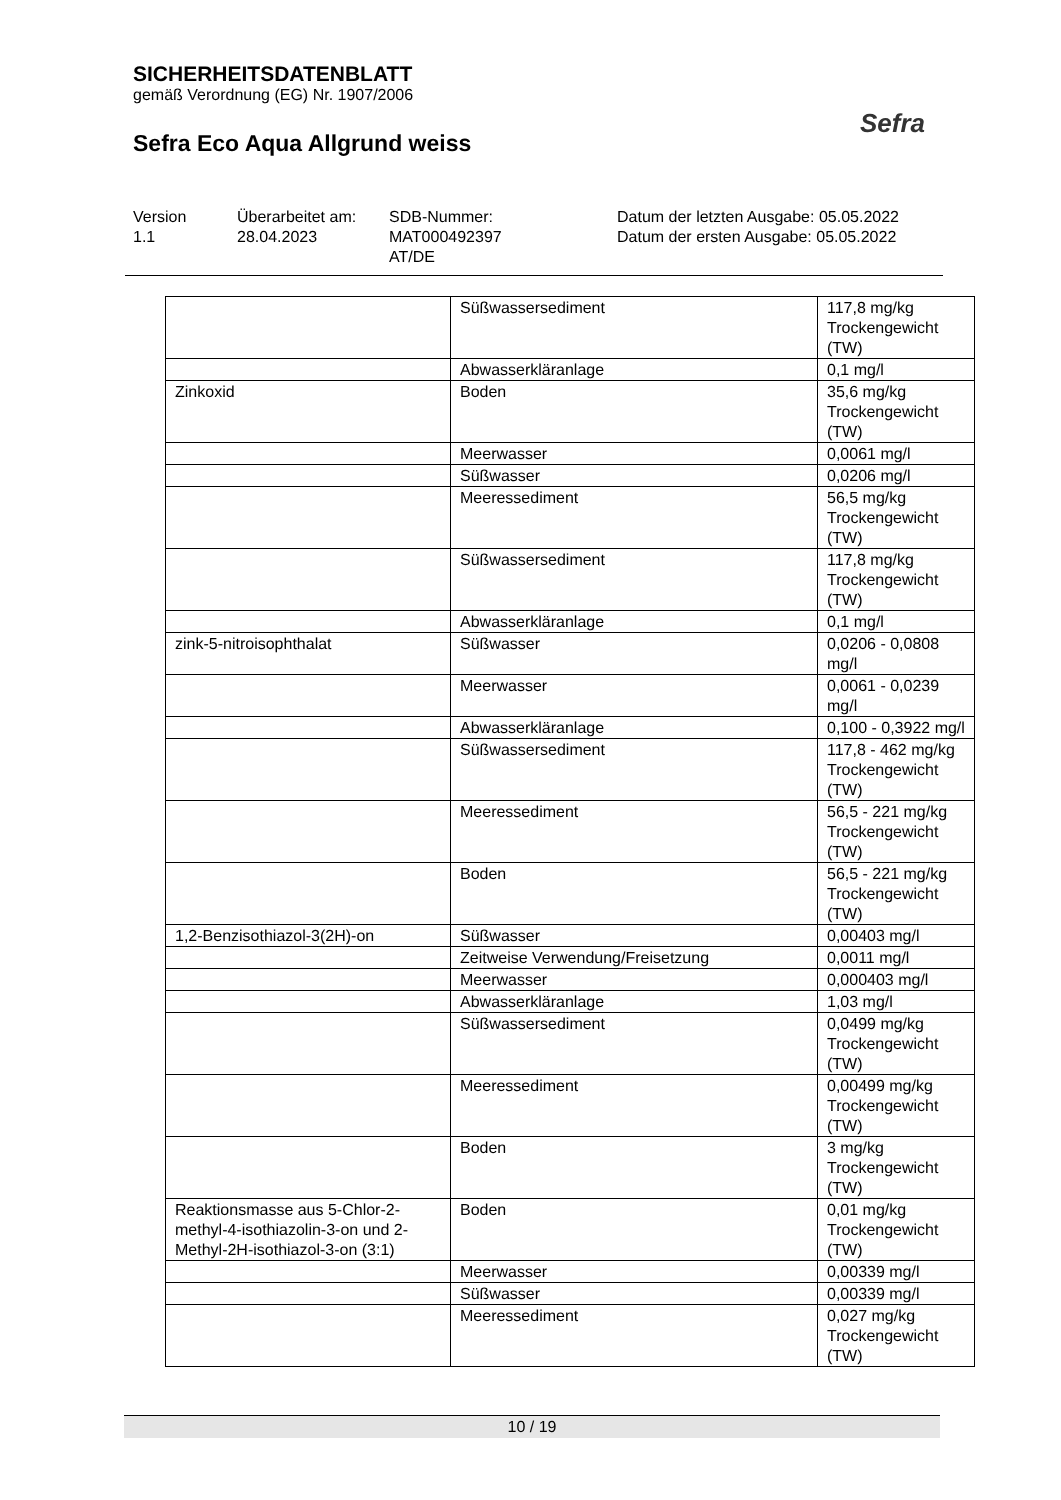SICHERHEITSDATENBLATT
gemäß Verordnung (EG) Nr. 1907/2006
Sefra Eco Aqua Allgrund weiss
Sefra
Version
1.1
Überarbeitet am:
28.04.2023
SDB-Nummer:
MAT000492397
AT/DE
Datum der letzten Ausgabe: 05.05.2022
Datum der ersten Ausgabe: 05.05.2022
| | Süßwassersediment | 117,8 mg/kg Trockengewicht (TW) |
| | Abwasserkläranlage | 0,1 mg/l |
| Zinkoxid | Boden | 35,6 mg/kg Trockengewicht (TW) |
| | Meerwasser | 0,0061 mg/l |
| | Süßwasser | 0,0206 mg/l |
| | Meeressediment | 56,5 mg/kg Trockengewicht (TW) |
| | Süßwassersediment | 117,8 mg/kg Trockengewicht (TW) |
| | Abwasserkläranlage | 0,1 mg/l |
| zink-5-nitroisophthalat | Süßwasser | 0,0206 - 0,0808 mg/l |
| | Meerwasser | 0,0061 - 0,0239 mg/l |
| | Abwasserkläranlage | 0,100 - 0,3922 mg/l |
| | Süßwassersediment | 117,8 - 462 mg/kg Trockengewicht (TW) |
| | Meeressediment | 56,5 - 221 mg/kg Trockengewicht (TW) |
| | Boden | 56,5 - 221 mg/kg Trockengewicht (TW) |
| 1,2-Benzisothiazol-3(2H)-on | Süßwasser | 0,00403 mg/l |
| | Zeitweise Verwendung/Freisetzung | 0,0011 mg/l |
| | Meerwasser | 0,000403 mg/l |
| | Abwasserkläranlage | 1,03 mg/l |
| | Süßwassersediment | 0,0499 mg/kg Trockengewicht (TW) |
| | Meeressediment | 0,00499 mg/kg Trockengewicht (TW) |
| | Boden | 3 mg/kg Trockengewicht (TW) |
| Reaktionsmasse aus 5-Chlor-2-methyl-4-isothiazolin-3-on und 2-Methyl-2H-isothiazol-3-on (3:1) | Boden | 0,01 mg/kg Trockengewicht (TW) |
| | Meerwasser | 0,00339 mg/l |
| | Süßwasser | 0,00339 mg/l |
| | Meeressediment | 0,027 mg/kg Trockengewicht (TW) |
10 / 19